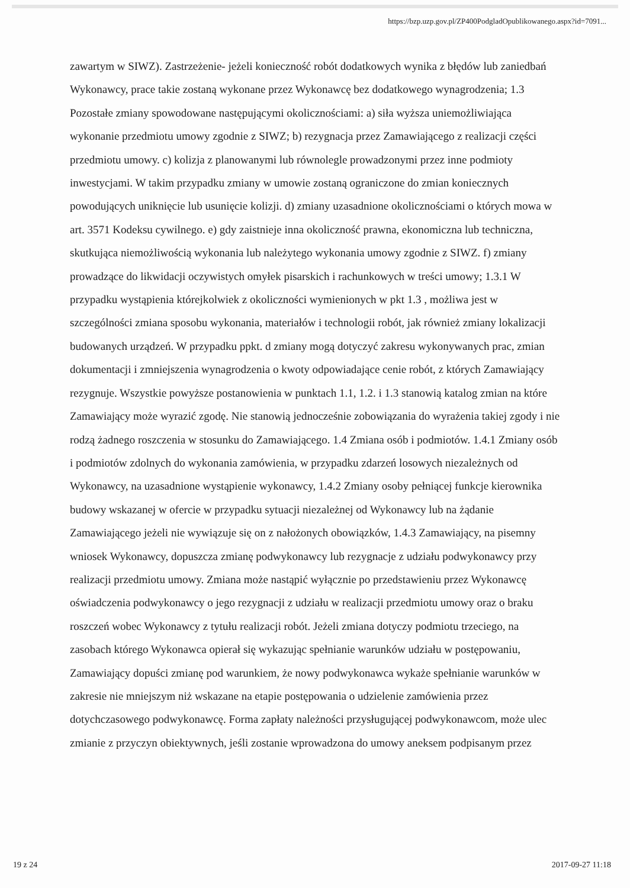https://bzp.uzp.gov.pl/ZP400PodgladOpublikowanego.aspx?id=7091...
zawartym w SIWZ). Zastrzeżenie- jeżeli konieczność robót dodatkowych wynika z błędów lub zaniedbań Wykonawcy, prace takie zostaną wykonane przez Wykonawcę bez dodatkowego wynagrodzenia; 1.3 Pozostałe zmiany spowodowane następującymi okolicznościami: a) siła wyższa uniemożliwiająca wykonanie przedmiotu umowy zgodnie z SIWZ; b) rezygnacja przez Zamawiającego z realizacji części przedmiotu umowy. c) kolizja z planowanymi lub równolegle prowadzonymi przez inne podmioty inwestycjami. W takim przypadku zmiany w umowie zostaną ograniczone do zmian koniecznych powodujących uniknięcie lub usunięcie kolizji. d) zmiany uzasadnione okolicznościami o których mowa w art. 3571 Kodeksu cywilnego. e) gdy zaistnieje inna okoliczność prawna, ekonomiczna lub techniczna, skutkująca niemożliwością wykonania lub należytego wykonania umowy zgodnie z SIWZ. f) zmiany prowadzące do likwidacji oczywistych omyłek pisarskich i rachunkowych w treści umowy; 1.3.1 W przypadku wystąpienia którejkolwiek z okoliczności wymienionych w pkt 1.3 , możliwa jest w szczególności zmiana sposobu wykonania, materiałów i technologii robót, jak również zmiany lokalizacji budowanych urządzeń. W przypadku ppkt. d zmiany mogą dotyczyć zakresu wykonywanych prac, zmian dokumentacji i zmniejszenia wynagrodzenia o kwoty odpowiadające cenie robót, z których Zamawiający rezygnuje. Wszystkie powyższe postanowienia w punktach 1.1, 1.2. i 1.3 stanowią katalog zmian na które Zamawiający może wyrazić zgodę. Nie stanowią jednocześnie zobowiązania do wyrażenia takiej zgody i nie rodzą żadnego roszczenia w stosunku do Zamawiającego. 1.4 Zmiana osób i podmiotów. 1.4.1 Zmiany osób i podmiotów zdolnych do wykonania zamówienia, w przypadku zdarzeń losowych niezależnych od Wykonawcy, na uzasadnione wystąpienie wykonawcy, 1.4.2 Zmiany osoby pełniącej funkcje kierownika budowy wskazanej w ofercie w przypadku sytuacji niezależnej od Wykonawcy lub na żądanie Zamawiającego jeżeli nie wywiązuje się on z nałożonych obowiązków, 1.4.3 Zamawiający, na pisemny wniosek Wykonawcy, dopuszcza zmianę podwykonawcy lub rezygnacje z udziału podwykonawcy przy realizacji przedmiotu umowy. Zmiana może nastąpić wyłącznie po przedstawieniu przez Wykonawcę oświadczenia podwykonawcy o jego rezygnacji z udziału w realizacji przedmiotu umowy oraz o braku roszczeń wobec Wykonawcy z tytułu realizacji robót. Jeżeli zmiana dotyczy podmiotu trzeciego, na zasobach którego Wykonawca opierał się wykazując spełnianie warunków udziału w postępowaniu, Zamawiający dopuści zmianę pod warunkiem, że nowy podwykonawca wykaże spełnianie warunków w zakresie nie mniejszym niż wskazane na etapie postępowania o udzielenie zamówienia przez dotychczasowego podwykonawcę. Forma zapłaty należności przysługującej podwykonawcom, może ulec zmianie z przyczyn obiektywnych, jeśli zostanie wprowadzona do umowy aneksem podpisanym przez
19 z 24 2017-09-27 11:18